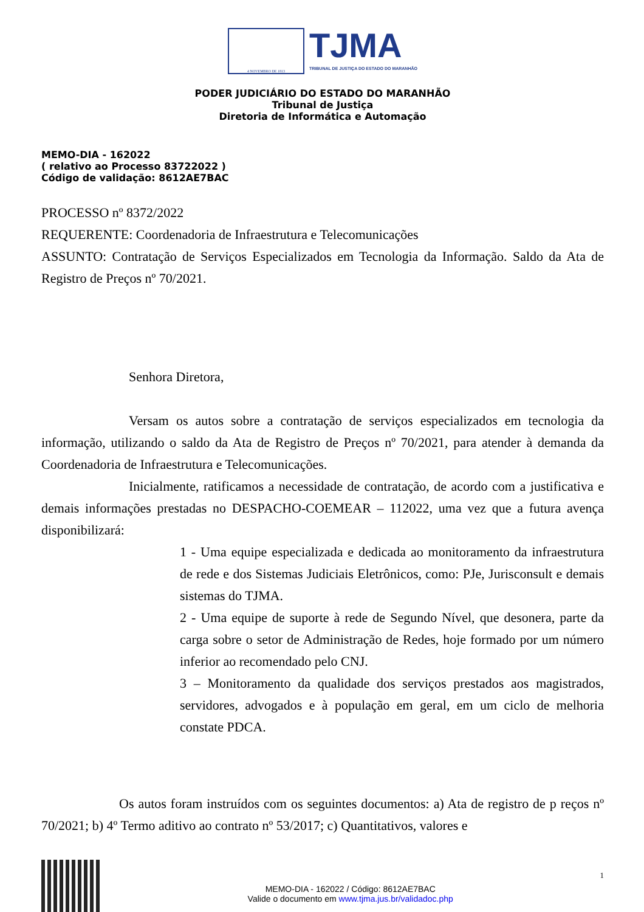4 NOVEMBRO DE 1813
TJMA
TRIBUNAL DE JUSTIÇA DO ESTADO DO MARANHÃO
PODER JUDICIÁRIO DO ESTADO DO MARANHÃO
Tribunal de Justiça
Diretoria de Informática e Automação
MEMO-DIA - 162022
( relativo ao Processo 83722022 )
Código de validação: 8612AE7BAC
PROCESSO nº 8372/2022
REQUERENTE: Coordenadoria de Infraestrutura e Telecomunicações
ASSUNTO: Contratação de Serviços Especializados em Tecnologia da Informação. Saldo da Ata de Registro de Preços nº 70/2021.
Senhora Diretora,
Versam os autos sobre a contratação de serviços especializados em tecnologia da informação, utilizando o saldo da Ata de Registro de Preços nº 70/2021, para atender à demanda da Coordenadoria de Infraestrutura e Telecomunicações.
Inicialmente, ratificamos a necessidade de contratação, de acordo com a justificativa e demais informações prestadas no DESPACHO-COEMEAR – 112022, uma vez que a futura avença disponibilizará:
1 - Uma equipe especializada e dedicada ao monitoramento da infraestrutura de rede e dos Sistemas Judiciais Eletrônicos, como: PJe, Jurisconsult e demais sistemas do TJMA.
2 - Uma equipe de suporte à rede de Segundo Nível, que desonera, parte da carga sobre o setor de Administração de Redes, hoje formado por um número inferior ao recomendado pelo CNJ.
3 – Monitoramento da qualidade dos serviços prestados aos magistrados, servidores, advogados e à população em geral, em um ciclo de melhoria constate PDCA.
Os autos foram instruídos com os seguintes documentos: a) Ata de registro de p reços nº 70/2021; b) 4º Termo aditivo ao contrato nº 53/2017; c) Quantitativos, valores e
MEMO-DIA - 162022 / Código: 8612AE7BAC
Valide o documento em www.tjma.jus.br/validadoc.php
1